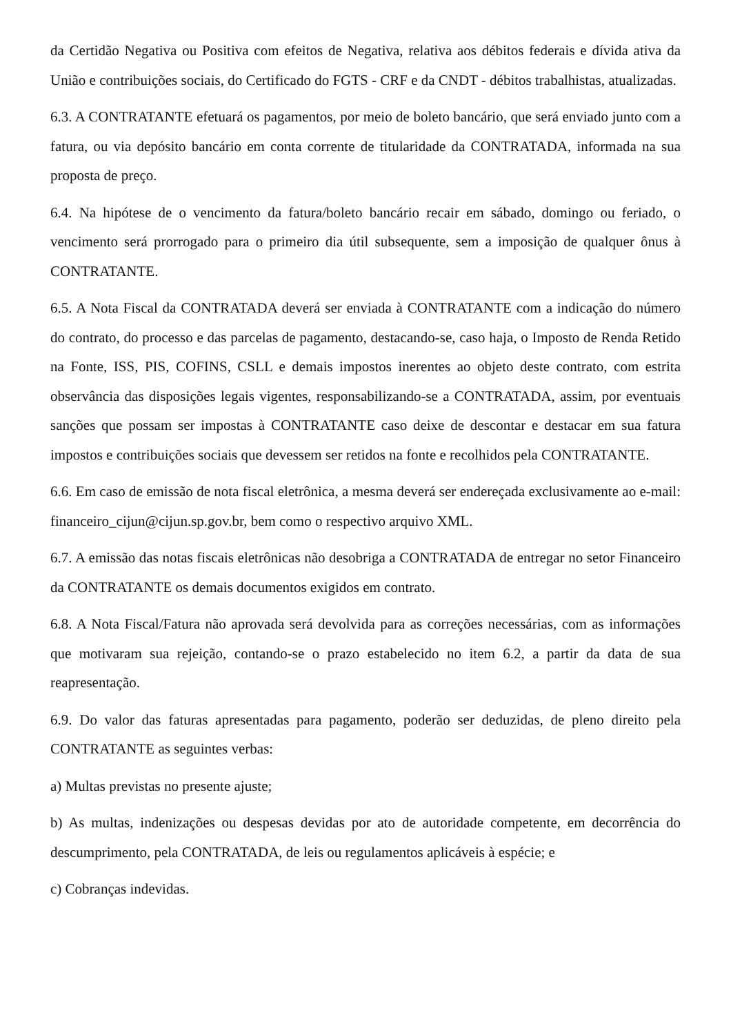da Certidão Negativa ou Positiva com efeitos de Negativa, relativa aos débitos federais e dívida ativa da União e contribuições sociais, do Certificado do FGTS - CRF e da CNDT - débitos trabalhistas, atualizadas.
6.3. A CONTRATANTE efetuará os pagamentos, por meio de boleto bancário, que será enviado junto com a fatura, ou via depósito bancário em conta corrente de titularidade da CONTRATADA, informada na sua proposta de preço.
6.4. Na hipótese de o vencimento da fatura/boleto bancário recair em sábado, domingo ou feriado, o vencimento será prorrogado para o primeiro dia útil subsequente, sem a imposição de qualquer ônus à CONTRATANTE.
6.5. A Nota Fiscal da CONTRATADA deverá ser enviada à CONTRATANTE com a indicação do número do contrato, do processo e das parcelas de pagamento, destacando-se, caso haja, o Imposto de Renda Retido na Fonte, ISS, PIS, COFINS, CSLL e demais impostos inerentes ao objeto deste contrato, com estrita observância das disposições legais vigentes, responsabilizando-se a CONTRATADA, assim, por eventuais sanções que possam ser impostas à CONTRATANTE caso deixe de descontar e destacar em sua fatura impostos e contribuições sociais que devessem ser retidos na fonte e recolhidos pela CONTRATANTE.
6.6. Em caso de emissão de nota fiscal eletrônica, a mesma deverá ser endereçada exclusivamente ao e-mail: financeiro_cijun@cijun.sp.gov.br, bem como o respectivo arquivo XML.
6.7. A emissão das notas fiscais eletrônicas não desobriga a CONTRATADA de entregar no setor Financeiro da CONTRATANTE os demais documentos exigidos em contrato.
6.8. A Nota Fiscal/Fatura não aprovada será devolvida para as correções necessárias, com as informações que motivaram sua rejeição, contando-se o prazo estabelecido no item 6.2, a partir da data de sua reapresentação.
6.9. Do valor das faturas apresentadas para pagamento, poderão ser deduzidas, de pleno direito pela CONTRATANTE as seguintes verbas:
a) Multas previstas no presente ajuste;
b) As multas, indenizações ou despesas devidas por ato de autoridade competente, em decorrência do descumprimento, pela CONTRATADA, de leis ou regulamentos aplicáveis à espécie; e
c) Cobranças indevidas.